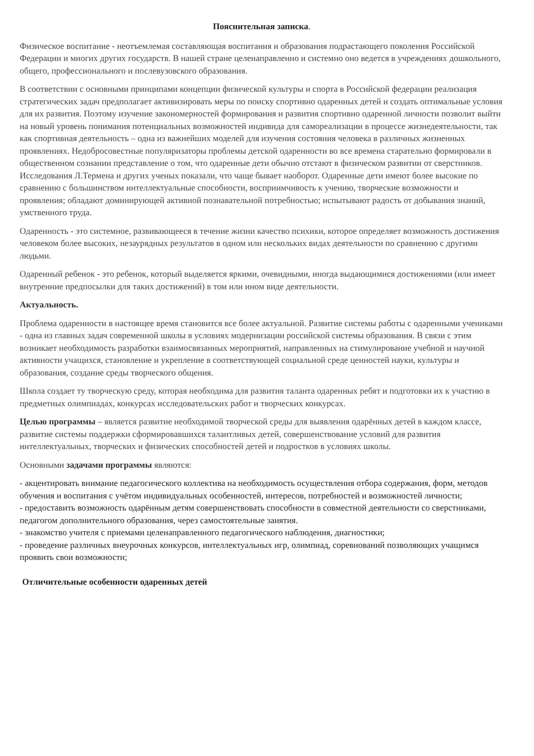Пояснительная записка.
Физическое воспитание - неотъемлемая составляющая воспитания и образования подрастающего поколения Российской Федерации и многих других государств. В нашей стране целенаправленно и системно оно ведется в учреждениях дошкольного, общего, профессионального и послевузовского образования.
В соответствии с основными принципами концепции физической культуры и спорта в Российской федерации реализация стратегических задач предполагает активизировать меры по поиску спортивно одаренных детей и создать оптимальные условия для их развития. Поэтому изучение закономерностей формирования и развития спортивно одаренной личности позволит выйти на новый уровень понимания потенциальных возможностей индивида для самореализации в процессе жизнедеятельности, так как спортивная деятельность – одна из важнейших моделей для изучения состояния человека в различных жизненных проявлениях. Недобросовестные популяризаторы проблемы детской одаренности во все времена старательно формировали в общественном сознании представление о том, что одаренные дети обычно отстают в физическом развитии от сверстников. Исследования Л.Термена и других ученых показали, что чаще бывает наоборот. Одаренные дети имеют более высокие по сравнению с большинством интеллектуальные способности, восприимчивость к учению, творческие возможности и проявления; обладают доминирующей активной познавательной потребностью; испытывают радость от добывания знаний, умственного труда.
Одаренность - это системное, развивающееся в течение жизни качество психики, которое определяет возможность достижения человеком более высоких, незаурядных результатов в одном или нескольких видах деятельности по сравнению с другими людьми.
Одаренный ребенок - это ребенок, который выделяется яркими, очевидными, иногда выдающимися достижениями (или имеет внутренние предпосылки для таких достижений) в том или ином виде деятельности.
Актуальность.
Проблема одаренности в настоящее время становится все более актуальной. Развитие системы работы с одаренными учениками - одна из главных задач современной школы в условиях модернизации российской системы образования. В связи с этим возникает необходимость разработки взаимосвязанных мероприятий, направленных на стимулирование учебной и научной активности учащихся, становление и укрепление в соответствующей социальной среде ценностей науки, культуры и образования, создание среды творческого общения.
Школа создает ту творческую среду, которая необходима для развития таланта одаренных ребят и подготовки их к участию в предметных олимпиадах, конкурсах исследовательских работ и творческих конкурсах.
Целью программы – является развитие необходимой творческой среды для выявления одарённых детей в каждом классе, развитие системы поддержки сформировавшихся талантливых детей, совершенствование условий для развития интеллектуальных, творческих и физических способностей детей и подростков в условиях школы.
Основными задачами программы являются:
- акцентировать внимание педагогического коллектива на необходимость осуществления отбора содержания, форм, методов обучения и воспитания с учётом индивидуальных особенностей, интересов, потребностей и возможностей личности;
- предоставить возможность одарённым детям совершенствовать способности в совместной деятельности со сверстниками, педагогом дополнительного образования, через самостоятельные занятия.
- знакомство учителя с приемами целенаправленного педагогического наблюдения, диагностики;
- проведение различных внеурочных конкурсов, интеллектуальных игр, олимпиад, соревнований позволяющих учащимся проявить свои возможности;
Отличительные особенности одаренных детей